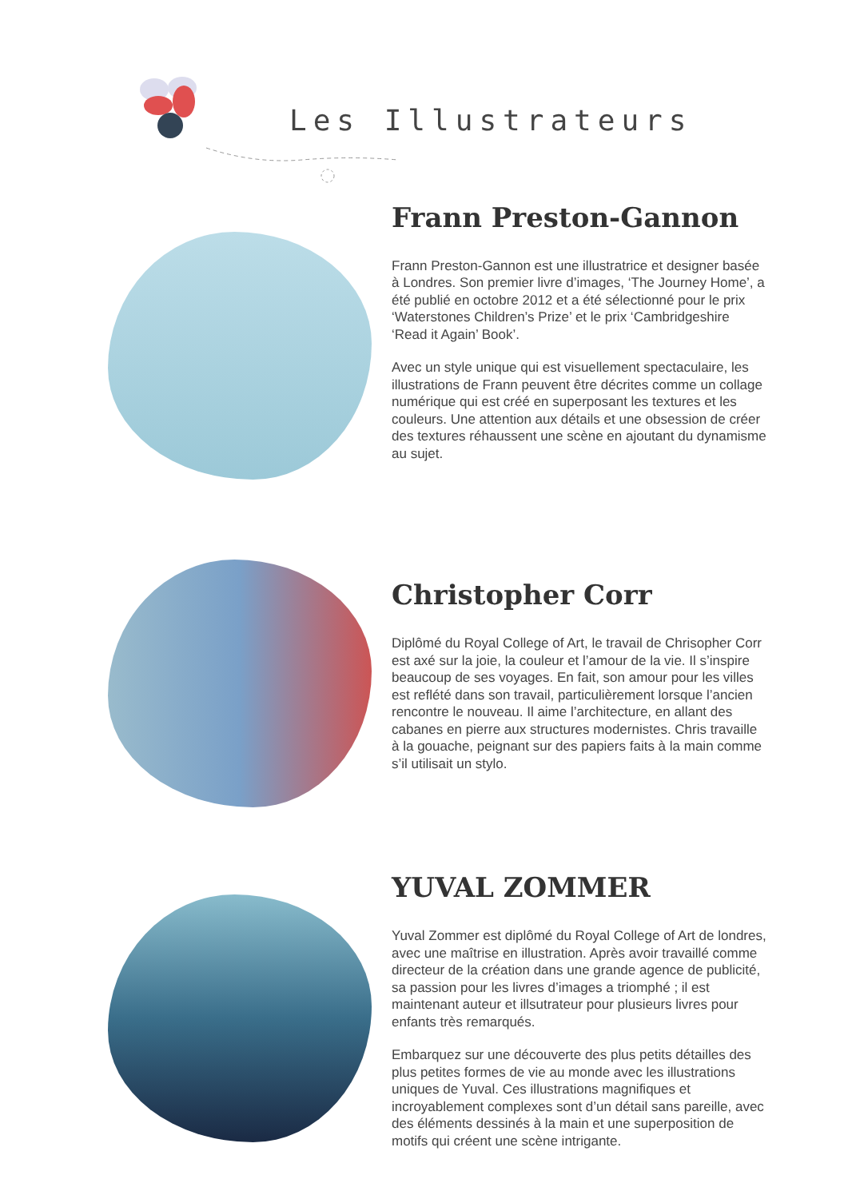Les Illustrateurs
Frann Preston-Gannon
Frann Preston-Gannon est une illustratrice et designer basée à Londres. Son premier livre d’images, ‘The Journey Home’, a été publié en octobre 2012 et a été sélectionné pour le prix ‘Waterstones Children’s Prize’ et le prix ‘Cambridgeshire ‘Read it Again’ Book’.
Avec un style unique qui est visuellement spectaculaire, les illustrations de Frann peuvent être décrites comme un collage numérique qui est créé en superposant les textures et les couleurs. Une attention aux détails et une obsession de créer des textures réhaussent une scène en ajoutant du dynamisme au sujet.
Christopher Corr
Diplômé du Royal College of Art, le travail de Chrisopher Corr est axé sur la joie, la couleur et l’amour de la vie. Il s’inspire beaucoup de ses voyages. En fait, son amour pour les villes est reflété dans son travail, particulièrement lorsque l’ancien rencontre le nouveau. Il aime l’architecture, en allant des cabanes en pierre aux structures modernistes. Chris travaille à la gouache, peignant sur des papiers faits à la main comme s’il utilisait un stylo.
YUVAL ZOMMER
Yuval Zommer est diplômé du Royal College of Art de londres, avec une maîtrise en illustration. Après avoir travaillé comme directeur de la création dans une grande agence de publicité, sa passion pour les livres d’images a triomphé ; il est maintenant auteur et illsutrateur pour plusieurs livres pour enfants très remarqués.
Embarquez sur une découverte des plus petits détailles des plus petites formes de vie au monde avec les illustrations uniques de Yuval. Ces illustrations magnifiques et incroyablement complexes sont d’un détail sans pareille, avec des éléments dessinés à la main et une superposition de motifs qui créent une scène intrigante.